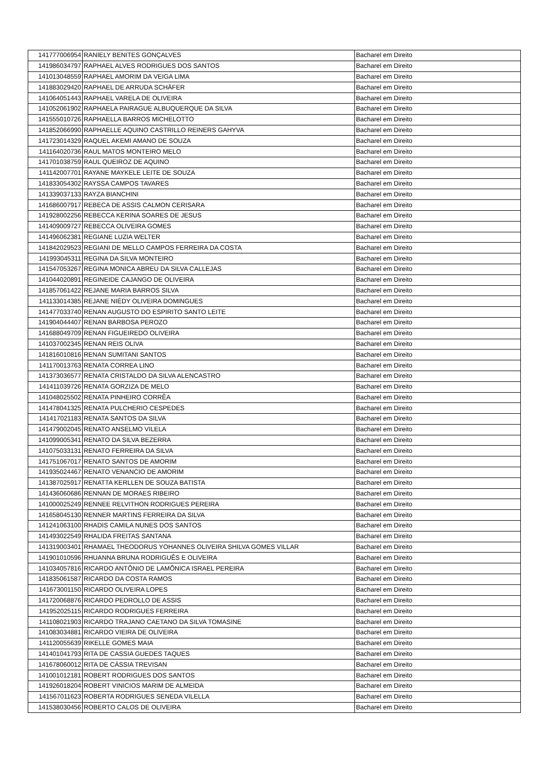| 141777006954 | RANIELY BENITES GONÇALVES | Bacharel em Direito |
| 141986034797 | RAPHAEL ALVES RODRIGUES DOS SANTOS | Bacharel em Direito |
| 141013048559 | RAPHAEL AMORIM DA VEIGA LIMA | Bacharel em Direito |
| 141883029420 | RAPHAEL DE ARRUDA SCHÄFER | Bacharel em Direito |
| 141064051443 | RAPHAEL VARELA DE OLIVEIRA | Bacharel em Direito |
| 141052061902 | RAPHAELA PAIRAGUE ALBUQUERQUE DA SILVA | Bacharel em Direito |
| 141555010726 | RAPHAELLA BARROS MICHELOTTO | Bacharel em Direito |
| 141852066990 | RAPHAELLE AQUINO CASTRILLO REINERS GAHYVA | Bacharel em Direito |
| 141723014329 | RAQUEL AKEMI AMANO DE SOUZA | Bacharel em Direito |
| 141164020736 | RAUL MATOS MONTEIRO MELO | Bacharel em Direito |
| 141701038759 | RAUL QUEIROZ DE AQUINO | Bacharel em Direito |
| 141142007701 | RAYANE MAYKELE LEITE DE SOUZA | Bacharel em Direito |
| 141833054302 | RAYSSA CAMPOS TAVARES | Bacharel em Direito |
| 141339037133 | RAYZA BIANCHINI | Bacharel em Direito |
| 141686007917 | REBECA DE ASSIS CALMON CERISARA | Bacharel em Direito |
| 141928002256 | REBECCA KERINA SOARES DE JESUS | Bacharel em Direito |
| 141409009727 | REBECCA OLIVEIRA GOMES | Bacharel em Direito |
| 141496062381 | REGIANE LUZIA WELTER | Bacharel em Direito |
| 141842029523 | REGIANI DE MELLO CAMPOS FERREIRA DA COSTA | Bacharel em Direito |
| 141993045311 | REGINA DA SILVA MONTEIRO | Bacharel em Direito |
| 141547053267 | REGINA MONICA ABREU DA SILVA CALLEJAS | Bacharel em Direito |
| 141044020891 | REGINEIDE CAJANGO DE OLIVEIRA | Bacharel em Direito |
| 141857061422 | REJANE MARIA BARROS SILVA | Bacharel em Direito |
| 141133014385 | REJANE NIÉDY OLIVEIRA DOMINGUES | Bacharel em Direito |
| 141477033740 | RENAN AUGUSTO DO ESPIRITO SANTO LEITE | Bacharel em Direito |
| 141904044407 | RENAN BARBOSA PEROZO | Bacharel em Direito |
| 141688049709 | RENAN FIGUEIREDO OLIVEIRA | Bacharel em Direito |
| 141037002345 | RENAN REIS OLIVA | Bacharel em Direito |
| 141816010816 | RENAN SUMITANI SANTOS | Bacharel em Direito |
| 141170013763 | RENATA CORREA LINO | Bacharel em Direito |
| 141373036577 | RENATA CRISTALDO DA SILVA ALENCASTRO | Bacharel em Direito |
| 141411039726 | RENATA GORZIZA DE MELO | Bacharel em Direito |
| 141048025502 | RENATA PINHEIRO CORRÊA | Bacharel em Direito |
| 141478041325 | RENATA PULCHERIO CESPEDES | Bacharel em Direito |
| 141417021183 | RENATA SANTOS DA SILVA | Bacharel em Direito |
| 141479002045 | RENATO ANSELMO VILELA | Bacharel em Direito |
| 141099005341 | RENATO DA SILVA BEZERRA | Bacharel em Direito |
| 141075033131 | RENATO FERREIRA DA SILVA | Bacharel em Direito |
| 141751067017 | RENATO SANTOS DE AMORIM | Bacharel em Direito |
| 141935024467 | RENATO VENANCIO DE AMORIM | Bacharel em Direito |
| 141387025917 | RENATTA KERLLEN DE SOUZA BATISTA | Bacharel em Direito |
| 141436060686 | RENNAN DE MORAES RIBEIRO | Bacharel em Direito |
| 141000025249 | RENNEE RELVITHON RODRIGUES PEREIRA | Bacharel em Direito |
| 141658045130 | RENNER MARTINS FERREIRA DA SILVA | Bacharel em Direito |
| 141241063100 | RHADIS CAMILA NUNES DOS SANTOS | Bacharel em Direito |
| 141493022549 | RHALIDA FREITAS SANTANA | Bacharel em Direito |
| 141319003401 | RHAMAEL THEODORUS YOHANNES OLIVEIRA SHILVA GOMES VILLAR | Bacharel em Direito |
| 141901010596 | RHUANNA BRUNA RODRIGUÊS E OLIVEIRA | Bacharel em Direito |
| 141034057816 | RICARDO ANTÔNIO DE LAMÔNICA ISRAEL PEREIRA | Bacharel em Direito |
| 141835061587 | RICARDO DA COSTA RAMOS | Bacharel em Direito |
| 141673001150 | RICARDO OLIVEIRA LOPES | Bacharel em Direito |
| 141720068876 | RICARDO PEDROLLO DE ASSIS | Bacharel em Direito |
| 141952025115 | RICARDO RODRIGUES FERREIRA | Bacharel em Direito |
| 141108021903 | RICARDO TRAJANO CAETANO DA SILVA TOMASINE | Bacharel em Direito |
| 141083034881 | RICARDO VIEIRA DE OLIVEIRA | Bacharel em Direito |
| 141120055639 | RIKELLE GOMES MAIA | Bacharel em Direito |
| 141401041793 | RITA DE CASSIA GUEDES TAQUES | Bacharel em Direito |
| 141678060012 | RITA DE CÁSSIA TREVISAN | Bacharel em Direito |
| 141001012181 | ROBERT RODRIGUES DOS SANTOS | Bacharel em Direito |
| 141926018204 | ROBERT VINICIOS MARIM DE ALMEIDA | Bacharel em Direito |
| 141567011623 | ROBERTA RODRIGUES SENEDA VILELLA | Bacharel em Direito |
| 141538030456 | ROBERTO CALOS DE OLIVEIRA | Bacharel em Direito |